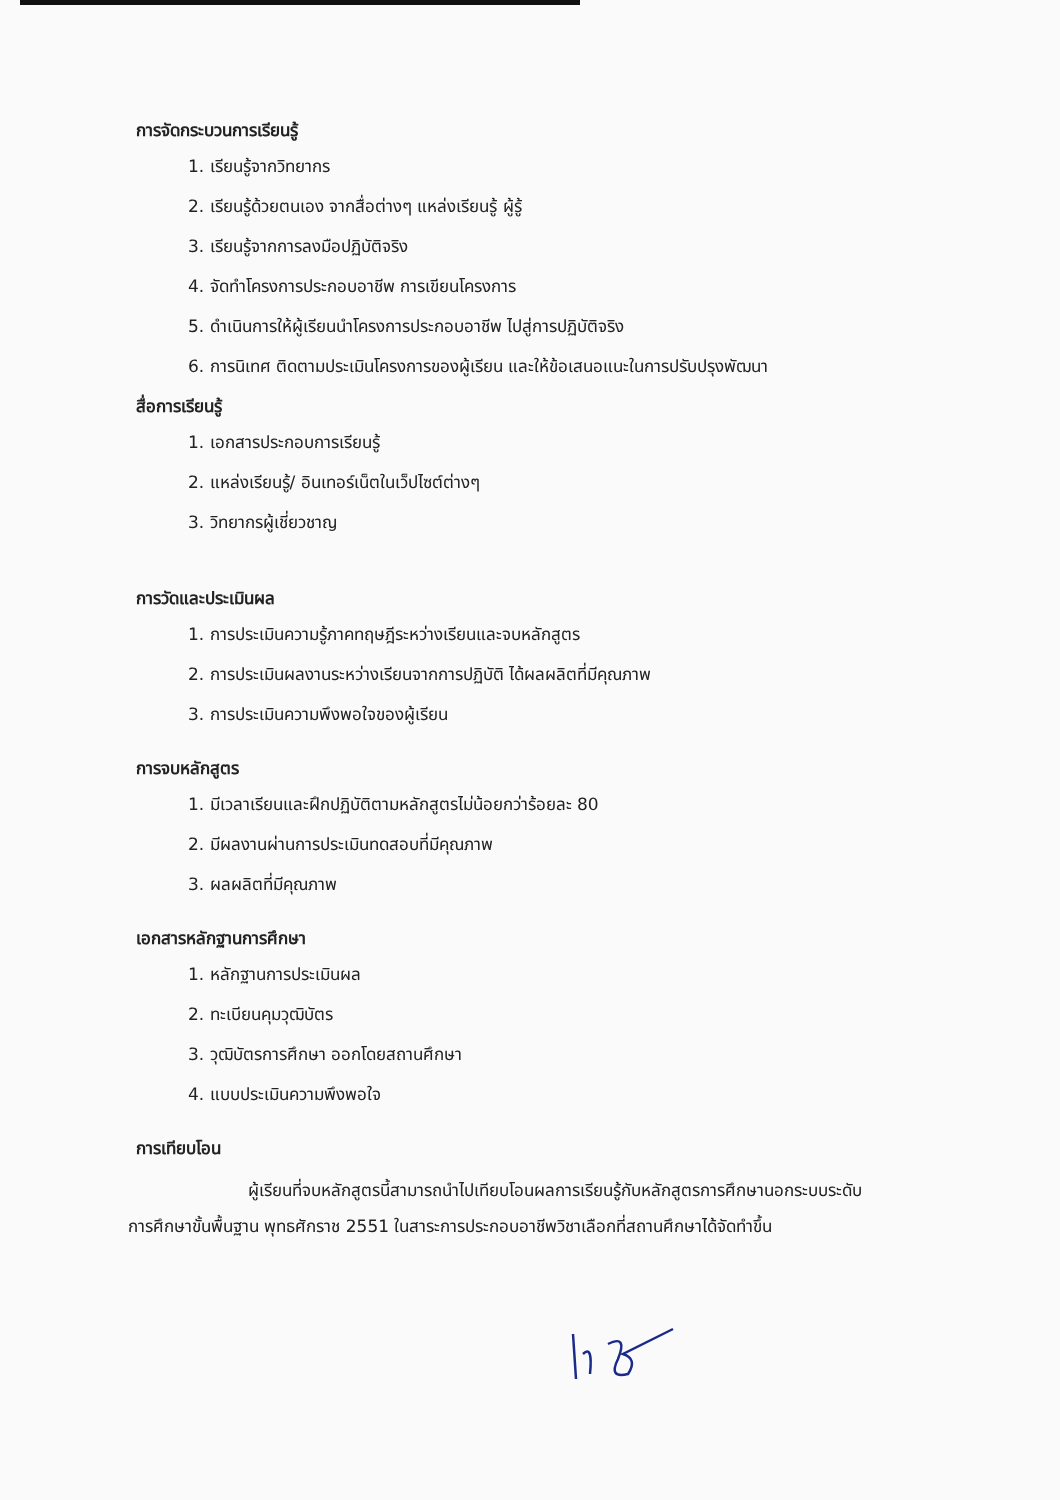การจัดกระบวนการเรียนรู้
1. เรียนรู้จากวิทยากร
2. เรียนรู้ด้วยตนเอง จากสื่อต่างๆ แหล่งเรียนรู้ ผู้รู้
3. เรียนรู้จากการลงมือปฏิบัติจริง
4. จัดทำโครงการประกอบอาชีพ การเขียนโครงการ
5. ดำเนินการให้ผู้เรียนนำโครงการประกอบอาชีพ ไปสู่การปฏิบัติจริง
6. การนิเทศ ติดตามประเมินโครงการของผู้เรียน และให้ข้อเสนอแนะในการปรับปรุงพัฒนา
สื่อการเรียนรู้
1. เอกสารประกอบการเรียนรู้
2. แหล่งเรียนรู้/ อินเทอร์เน็ตในเว็ปไซต์ต่างๆ
3. วิทยากรผู้เชี่ยวชาญ
การวัดและประเมินผล
1. การประเมินความรู้ภาคทฤษฎีระหว่างเรียนและจบหลักสูตร
2. การประเมินผลงานระหว่างเรียนจากการปฏิบัติ ได้ผลผลิตที่มีคุณภาพ
3. การประเมินความพึงพอใจของผู้เรียน
การจบหลักสูตร
1. มีเวลาเรียนและฝึกปฏิบัติตามหลักสูตรไม่น้อยกว่าร้อยละ 80
2. มีผลงานผ่านการประเมินทดสอบที่มีคุณภาพ
3. ผลผลิตที่มีคุณภาพ
เอกสารหลักฐานการศึกษา
1. หลักฐานการประเมินผล
2. ทะเบียนคุมวุฒิบัตร
3. วุฒิบัตรการศึกษา ออกโดยสถานศึกษา
4. แบบประเมินความพึงพอใจ
การเทียบโอน
ผู้เรียนที่จบหลักสูตรนี้สามารถนำไปเทียบโอนผลการเรียนรู้กับหลักสูตรการศึกษานอกระบบระดับ
การศึกษาขั้นพื้นฐาน พุทธศักราช 2551 ในสาระการประกอบอาชีพวิชาเลือกที่สถานศึกษาได้จัดทำขึ้น